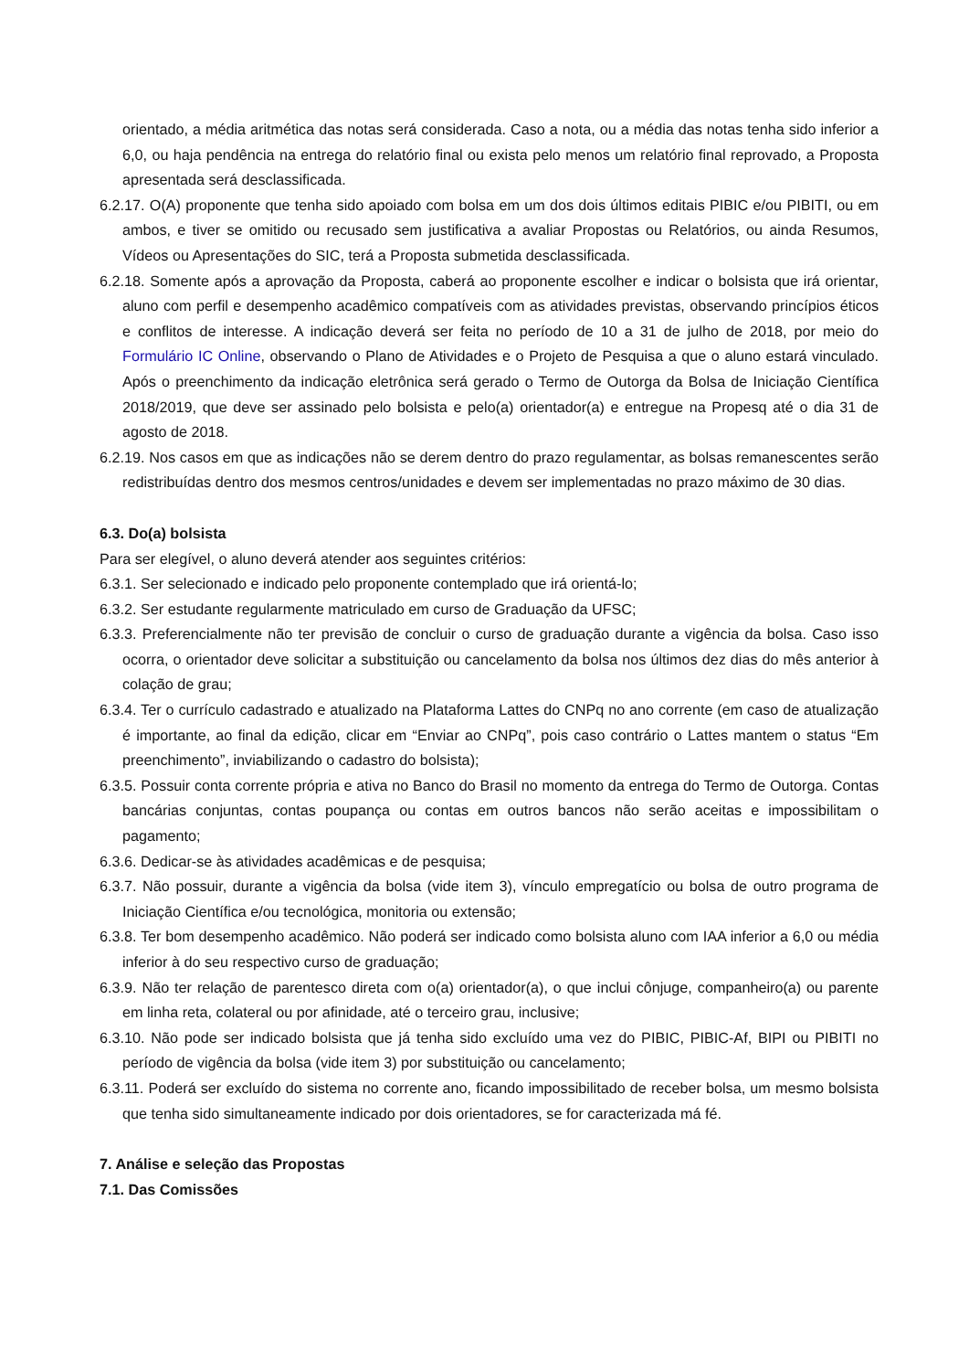orientado, a média aritmética das notas será considerada. Caso a nota, ou a média das notas tenha sido inferior a 6,0, ou haja pendência na entrega do relatório final ou exista pelo menos um relatório final reprovado, a Proposta apresentada será desclassificada.
6.2.17. O(A) proponente que tenha sido apoiado com bolsa em um dos dois últimos editais PIBIC e/ou PIBITI, ou em ambos, e tiver se omitido ou recusado sem justificativa a avaliar Propostas ou Relatórios, ou ainda Resumos, Vídeos ou Apresentações do SIC, terá a Proposta submetida desclassificada.
6.2.18. Somente após a aprovação da Proposta, caberá ao proponente escolher e indicar o bolsista que irá orientar, aluno com perfil e desempenho acadêmico compatíveis com as atividades previstas, observando princípios éticos e conflitos de interesse. A indicação deverá ser feita no período de 10 a 31 de julho de 2018, por meio do Formulário IC Online, observando o Plano de Atividades e o Projeto de Pesquisa a que o aluno estará vinculado. Após o preenchimento da indicação eletrônica será gerado o Termo de Outorga da Bolsa de Iniciação Científica 2018/2019, que deve ser assinado pelo bolsista e pelo(a) orientador(a) e entregue na Propesq até o dia 31 de agosto de 2018.
6.2.19. Nos casos em que as indicações não se derem dentro do prazo regulamentar, as bolsas remanescentes serão redistribuídas dentro dos mesmos centros/unidades e devem ser implementadas no prazo máximo de 30 dias.
6.3. Do(a) bolsista
Para ser elegível, o aluno deverá atender aos seguintes critérios:
6.3.1. Ser selecionado e indicado pelo proponente contemplado que irá orientá-lo;
6.3.2. Ser estudante regularmente matriculado em curso de Graduação da UFSC;
6.3.3. Preferencialmente não ter previsão de concluir o curso de graduação durante a vigência da bolsa. Caso isso ocorra, o orientador deve solicitar a substituição ou cancelamento da bolsa nos últimos dez dias do mês anterior à colação de grau;
6.3.4. Ter o currículo cadastrado e atualizado na Plataforma Lattes do CNPq no ano corrente (em caso de atualização é importante, ao final da edição, clicar em “Enviar ao CNPq”, pois caso contrário o Lattes mantem o status “Em preenchimento”, inviabilizando o cadastro do bolsista);
6.3.5. Possuir conta corrente própria e ativa no Banco do Brasil no momento da entrega do Termo de Outorga. Contas bancárias conjuntas, contas poupança ou contas em outros bancos não serão aceitas e impossibilitam o pagamento;
6.3.6. Dedicar-se às atividades acadêmicas e de pesquisa;
6.3.7. Não possuir, durante a vigência da bolsa (vide item 3), vínculo empregatício ou bolsa de outro programa de Iniciação Científica e/ou tecnológica, monitoria ou extensão;
6.3.8. Ter bom desempenho acadêmico. Não poderá ser indicado como bolsista aluno com IAA inferior a 6,0 ou média inferior à do seu respectivo curso de graduação;
6.3.9. Não ter relação de parentesco direta com o(a) orientador(a), o que inclui cônjuge, companheiro(a) ou parente em linha reta, colateral ou por afinidade, até o terceiro grau, inclusive;
6.3.10. Não pode ser indicado bolsista que já tenha sido excluído uma vez do PIBIC, PIBIC-Af, BIPI ou PIBITI no período de vigência da bolsa (vide item 3) por substituição ou cancelamento;
6.3.11. Poderá ser excluído do sistema no corrente ano, ficando impossibilitado de receber bolsa, um mesmo bolsista que tenha sido simultaneamente indicado por dois orientadores, se for caracterizada má fé.
7. Análise e seleção das Propostas
7.1. Das Comissões